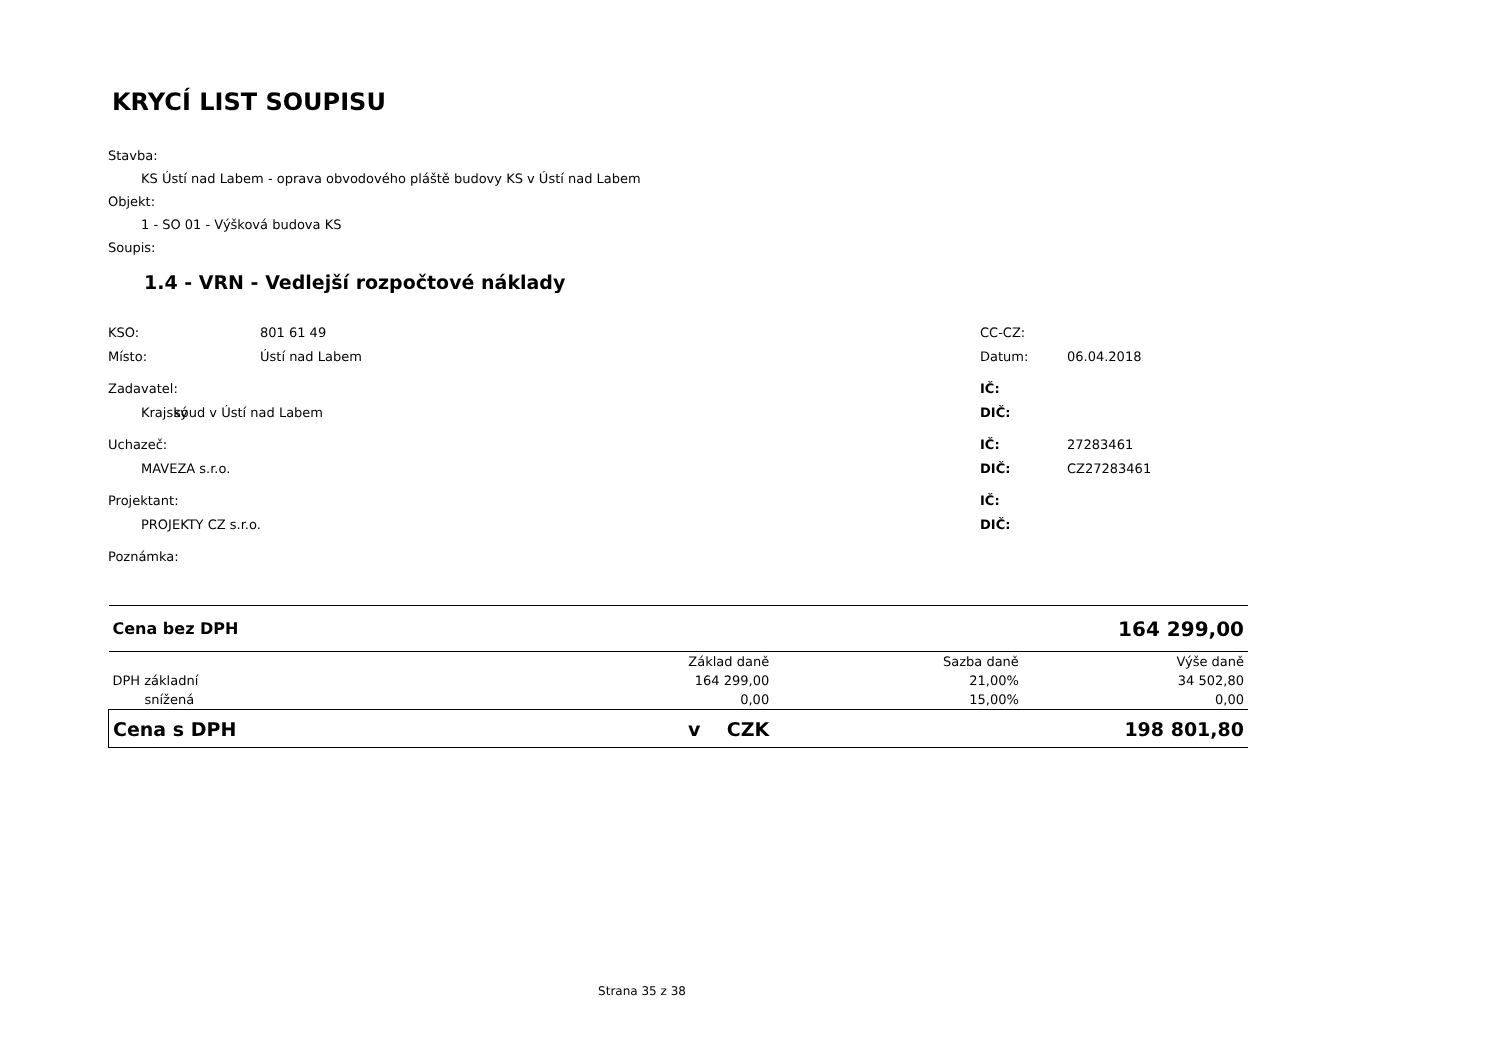KRYCÍ LIST SOUPISU
Stavba:
KS Ústí nad Labem - oprava obvodového pláště budovy KS v Ústí nad Labem
Objekt:
1 - SO 01 - Výšková budova KS
Soupis:
1.4 - VRN - Vedlejší rozpočtové náklady
KSO: 801 61 49 CC-CZ:
Místo: Ústí nad Labem Datum: 06.04.2018
Zadavatel: IČ:
Krajský soud v Ústí nad Labem DIČ:
Uchazeč: IČ: 27283461
MAVEZA s.r.o. DIČ: CZ27283461
Projektant: IČ:
PROJEKTY CZ s.r.o. DIČ:
Poznámka:
| Cena bez DPH | 164 299,00 | | |
| | Základ daně | Sazba daně | Výše daně |
| DPH základní | 164 299,00 | 21,00% | 34 502,80 |
| snížená | 0,00 | 15,00% | 0,00 |
| Cena s DPH | v CZK | 198 801,80 | |
Strana 35 z 38